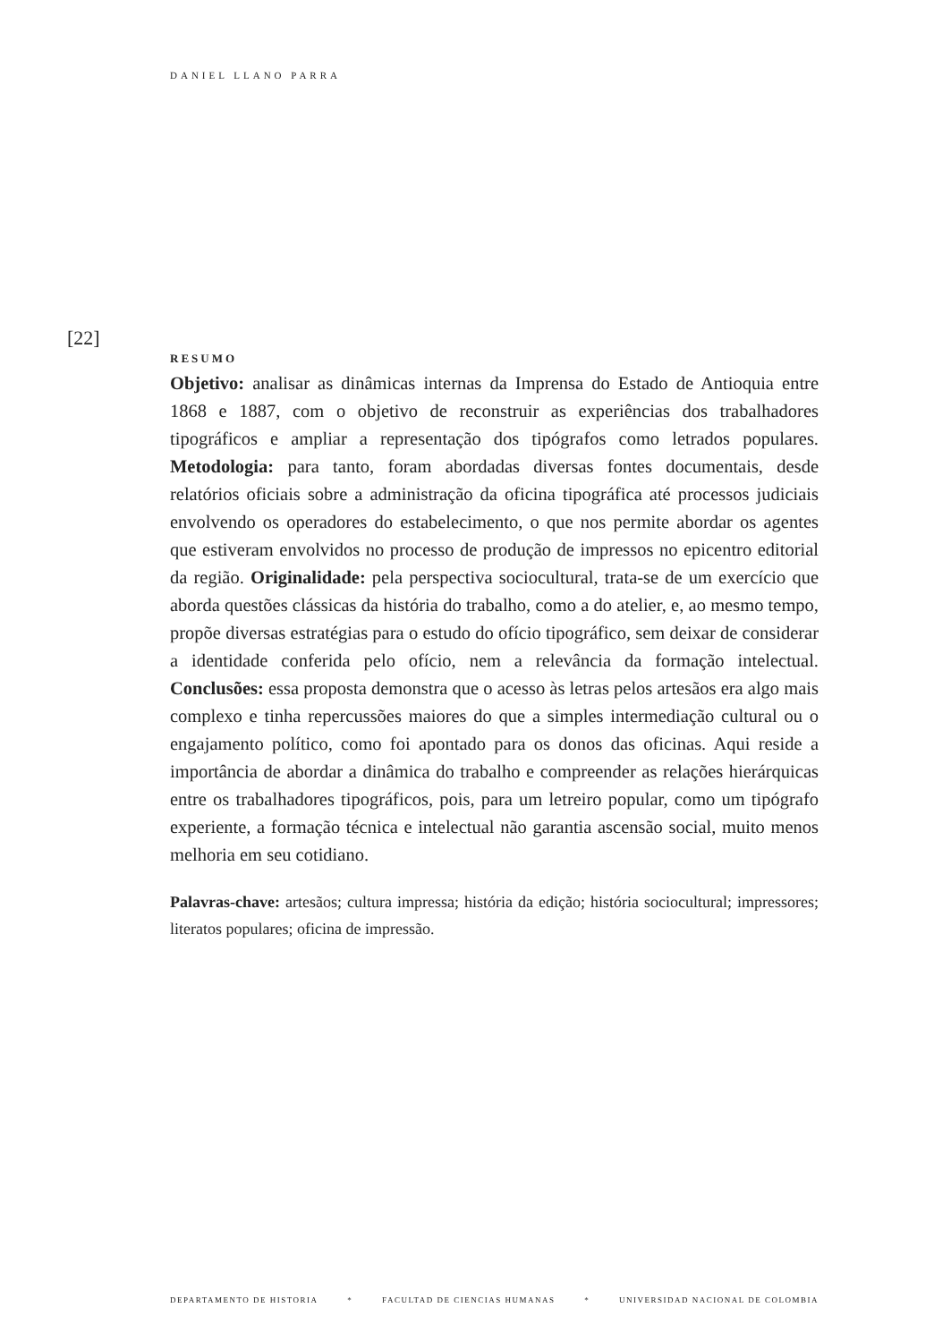DANIEL LLANO PARRA
[22]
RESUMO
Objetivo: analisar as dinâmicas internas da Imprensa do Estado de Antioquia entre 1868 e 1887, com o objetivo de reconstruir as experiências dos trabalhadores tipográficos e ampliar a representação dos tipógrafos como letrados populares. Metodologia: para tanto, foram abordadas diversas fontes documentais, desde relatórios oficiais sobre a administração da oficina tipográfica até processos judiciais envolvendo os operadores do estabelecimento, o que nos permite abordar os agentes que estiveram envolvidos no processo de produção de impressos no epicentro editorial da região. Originalidade: pela perspectiva sociocultural, trata-se de um exercício que aborda questões clássicas da história do trabalho, como a do atelier, e, ao mesmo tempo, propõe diversas estratégias para o estudo do ofício tipográfico, sem deixar de considerar a identidade conferida pelo ofício, nem a relevância da formação intelectual. Conclusões: essa proposta demonstra que o acesso às letras pelos artesãos era algo mais complexo e tinha repercussões maiores do que a simples intermediação cultural ou o engajamento político, como foi apontado para os donos das oficinas. Aqui reside a importância de abordar a dinâmica do trabalho e compreender as relações hierárquicas entre os trabalhadores tipográficos, pois, para um letreiro popular, como um tipógrafo experiente, a formação técnica e intelectual não garantia ascensão social, muito menos melhoria em seu cotidiano.
Palavras-chave: artesãos; cultura impressa; história da edição; história sociocultural; impressores; literatos populares; oficina de impressão.
DEPARTAMENTO DE HISTORIA * FACULTAD DE CIENCIAS HUMANAS * UNIVERSIDAD NACIONAL DE COLOMBIA